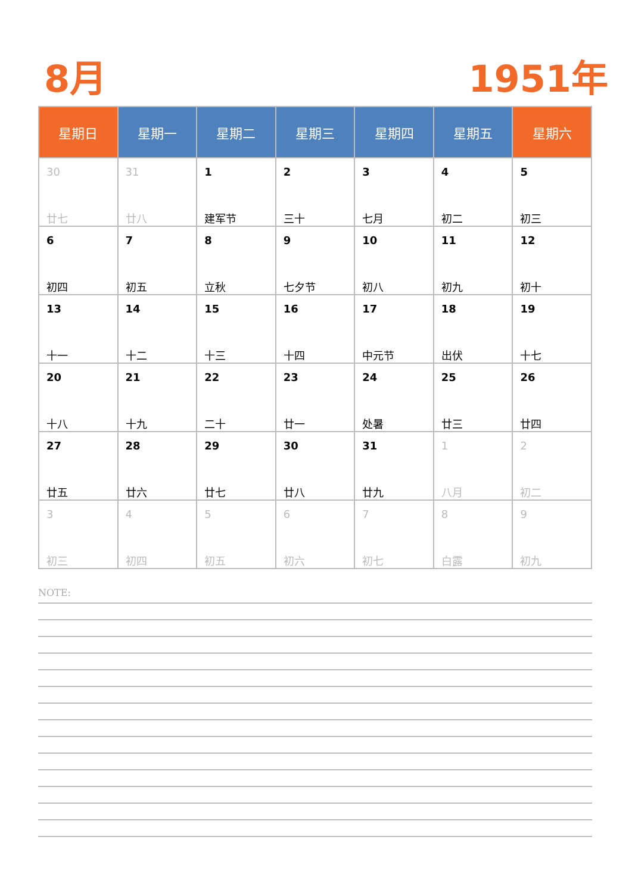8月 1951年
| 星期日 | 星期一 | 星期二 | 星期三 | 星期四 | 星期五 | 星期六 |
| --- | --- | --- | --- | --- | --- | --- |
| 30 廿七 | 31 廿八 | 1 建军节 | 2 三十 | 3 七月 | 4 初二 | 5 初三 |
| 6 初四 | 7 初五 | 8 立秋 | 9 七夕节 | 10 初八 | 11 初九 | 12 初十 |
| 13 十一 | 14 十二 | 15 十三 | 16 十四 | 17 中元节 | 18 出伏 | 19 十七 |
| 20 十八 | 21 十九 | 22 二十 | 23 廿一 | 24 处暑 | 25 廿三 | 26 廿四 |
| 27 廿五 | 28 廿六 | 29 廿七 | 30 廿八 | 31 廿九 | 1 八月 | 2 初二 |
| 3 初三 | 4 初四 | 5 初五 | 6 初六 | 7 初七 | 8 白露 | 9 初九 |
NOTE: